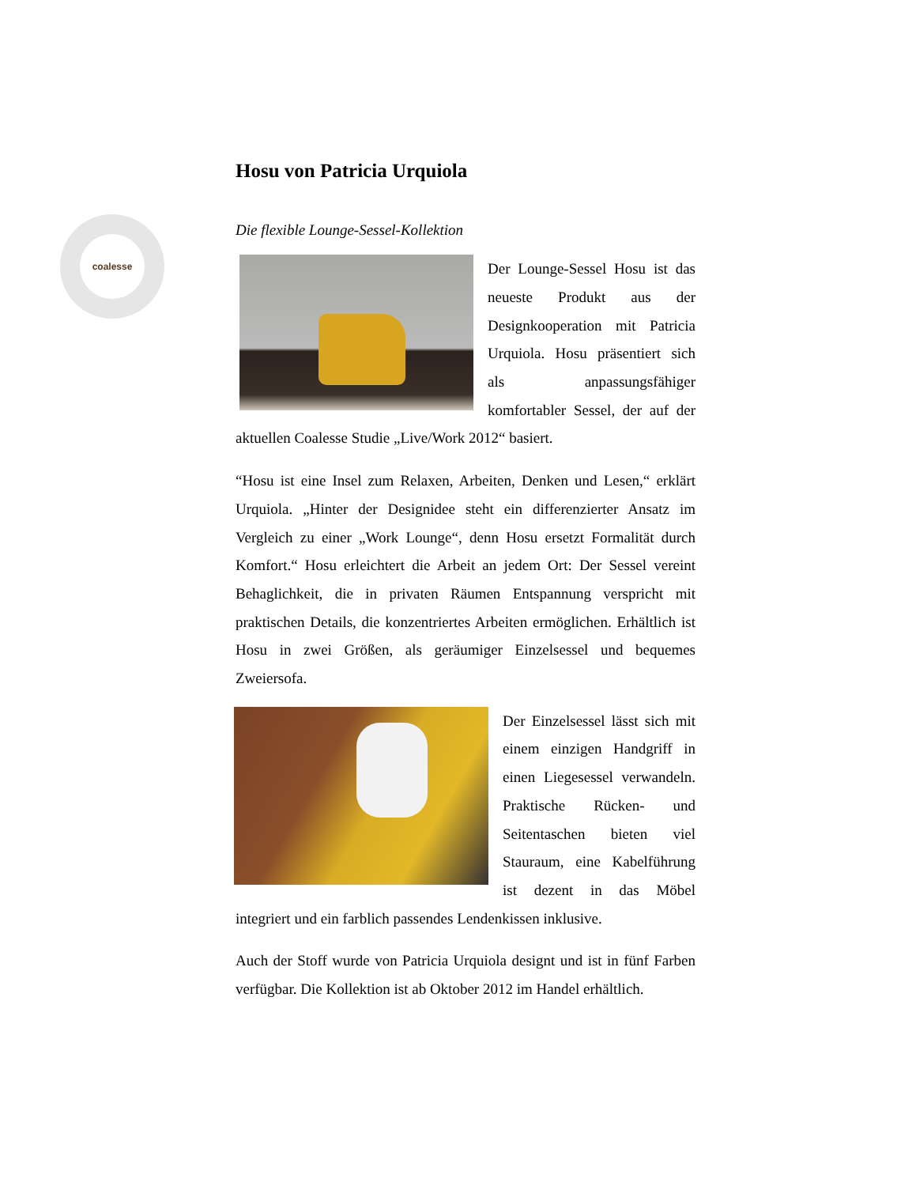coalesse
Hosu von Patricia Urquiola
Die flexible Lounge-Sessel-Kollektion
Der Lounge-Sessel Hosu ist das neueste Produkt aus der Designkooperation mit Patricia Urquiola. Hosu präsentiert sich als anpassungsfähiger komfortabler Sessel, der auf der aktuellen Coalesse Studie „Live/Work 2012“ basiert.
“Hosu ist eine Insel zum Relaxen, Arbeiten, Denken und Lesen,“ erklärt Urquiola. „Hinter der Designidee steht ein differenzierter Ansatz im Vergleich zu einer „Work Lounge“, denn Hosu ersetzt Formalität durch Komfort.“ Hosu erleichtert die Arbeit an jedem Ort: Der Sessel vereint Behaglichkeit, die in privaten Räumen Entspannung verspricht mit praktischen Details, die konzentriertes Arbeiten ermöglichen. Erhältlich ist Hosu in zwei Größen, als geräumiger Einzelsessel und bequemes Zweiersofa.
Der Einzelsessel lässt sich mit einem einzigen Handgriff in einen Liegesessel verwandeln. Praktische Rücken- und Seitentaschen bieten viel Stauraum, eine Kabelführung ist dezent in das Möbel integriert und ein farblich passendes Lendenkissen inklusive.
Auch der Stoff wurde von Patricia Urquiola designt und ist in fünf Farben verfügbar. Die Kollektion ist ab Oktober 2012 im Handel erhältlich.